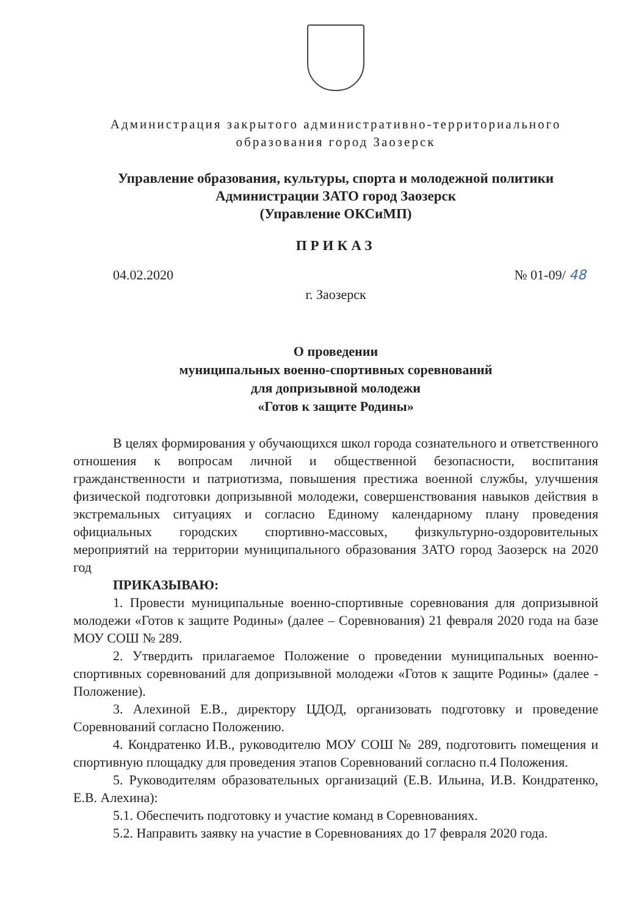Администрация закрытого административно-территориального
образования город Заозерск
Управление образования, культуры, спорта и молодежной политики
Администрации ЗАТО город Заозерск
(Управление ОКСиМП)
ПРИКАЗ
04.02.2020 № 01-09/ 48
г. Заозерск
О проведении
муниципальных военно-спортивных соревнований
для допризывной молодежи
«Готов к защите Родины»
В целях формирования у обучающихся школ города сознательного и ответственного отношения к вопросам личной и общественной безопасности, воспитания гражданственности и патриотизма, повышения престижа военной службы, улучшения физической подготовки допризывной молодежи, совершенствования навыков действия в экстремальных ситуациях и согласно Единому календарному плану проведения официальных городских спортивно-массовых, физкультурно-оздоровительных мероприятий на территории муниципального образования ЗАТО город Заозерск на 2020 год
ПРИКАЗЫВАЮ:
1. Провести муниципальные военно-спортивные соревнования для допризывной молодежи «Готов к защите Родины» (далее – Соревнования) 21 февраля 2020 года на базе МОУ СОШ № 289.
2. Утвердить прилагаемое Положение о проведении муниципальных военно-спортивных соревнований для допризывной молодежи «Готов к защите Родины» (далее - Положение).
3. Алехиной Е.В., директору ЦДОД, организовать подготовку и проведение Соревнований согласно Положению.
4. Кондратенко И.В., руководителю МОУ СОШ № 289, подготовить помещения и спортивную площадку для проведения этапов Соревнований согласно п.4 Положения.
5. Руководителям образовательных организаций (Е.В. Ильина, И.В. Кондратенко, Е.В. Алехина):
5.1. Обеспечить подготовку и участие команд в Соревнованиях.
5.2. Направить заявку на участие в Соревнованиях до 17 февраля 2020 года.